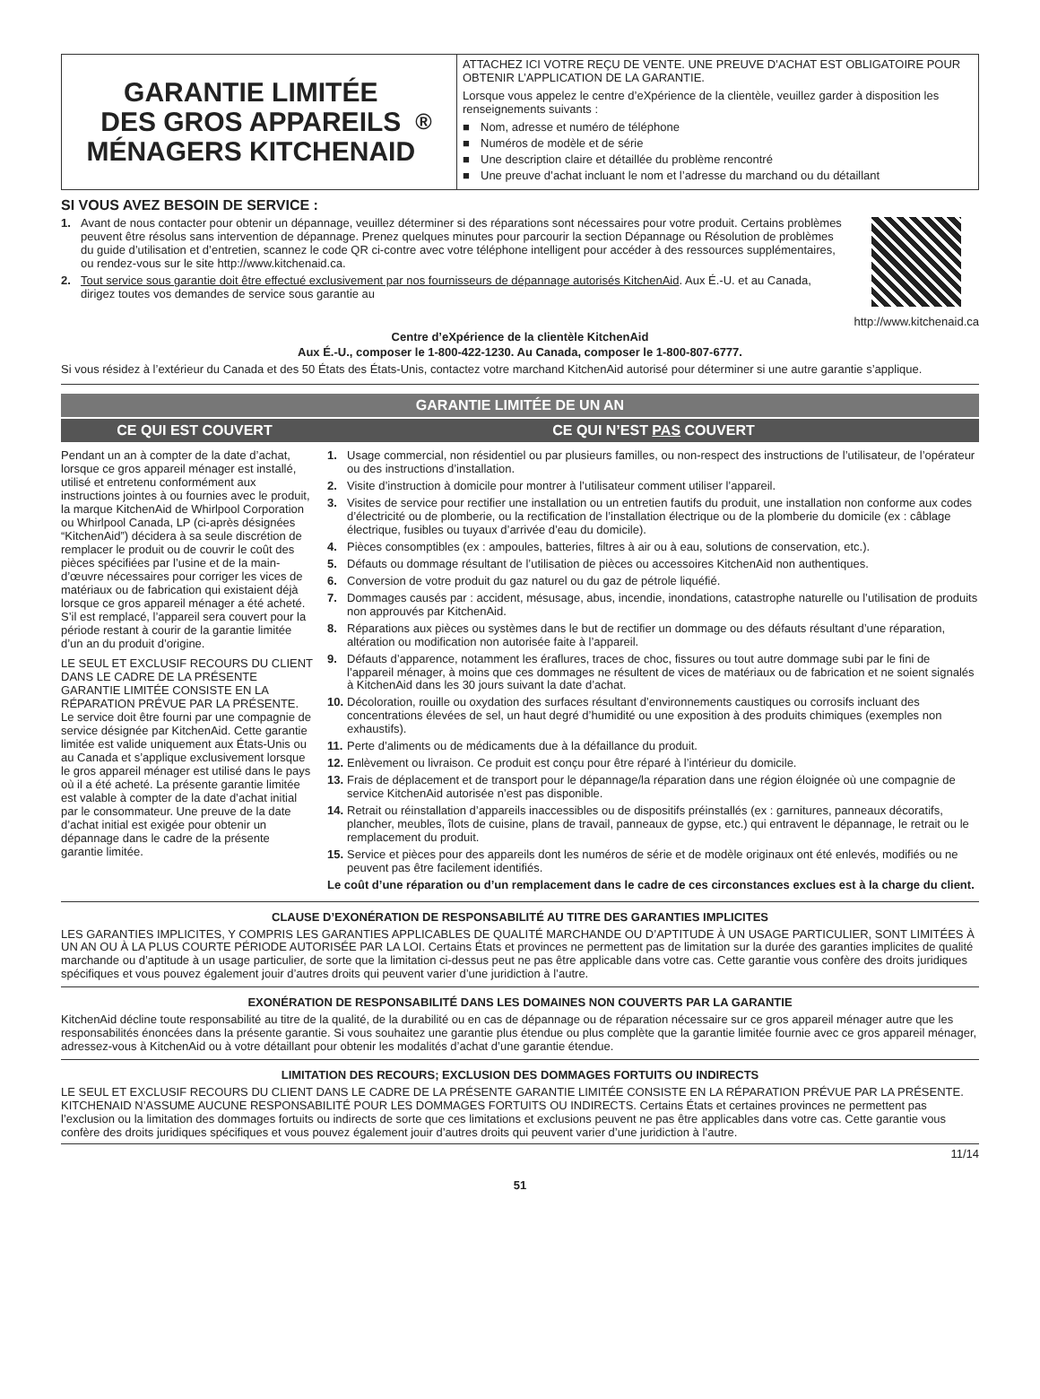GARANTIE LIMITÉE
DES GROS APPAREILS
MÉNAGERS KITCHENAID<sup>®</sup>
ATTACHEZ ICI VOTRE REÇU DE VENTE. UNE PREUVE D’ACHAT EST OBLIGATOIRE POUR OBTENIR L’APPLICATION DE LA GARANTIE.
Lorsque vous appelez le centre d’eXpérience de la clientèle, veuillez garder à disposition les renseignements suivants :
■ Nom, adresse et numéro de téléphone
■ Numéros de modèle et de série
■ Une description claire et détaillée du problème rencontré
■ Une preuve d’achat incluant le nom et l’adresse du marchand ou du détaillant
SI VOUS AVEZ BESOIN DE SERVICE :
1. Avant de nous contacter pour obtenir un dépannage, veuillez déterminer si des réparations sont nécessaires pour votre produit. Certains problèmes peuvent être résolus sans intervention de dépannage. Prenez quelques minutes pour parcourir la section Dépannage ou Résolution de problèmes du guide d’utilisation et d’entretien, scannez le code QR ci-contre avec votre téléphone intelligent pour accéder à des ressources supplémentaires, ou rendez-vous sur le site http://www.kitchenaid.ca.
2. Tout service sous garantie doit être effectué exclusivement par nos fournisseurs de dépannage autorisés KitchenAid. Aux É.-U. et au Canada, dirigez toutes vos demandes de service sous garantie au
http://www.kitchenaid.ca
Centre d’eXpérience de la clientèle KitchenAid
Aux É.-U., composer le 1-800-422-1230. Au Canada, composer le 1-800-807-6777.
Si vous résidez à l’extérieur du Canada et des 50 États des États-Unis, contactez votre marchand KitchenAid autorisé pour déterminer si une autre garantie s’applique.
GARANTIE LIMITÉE DE UN AN
CE QUI EST COUVERT CE QUI N’EST PAS COUVERT
Pendant un an à compter de la date d’achat, lorsque ce gros appareil ménager est installé, utilisé et entretenu conformément aux instructions jointes à ou fournies avec le produit, la marque KitchenAid de Whirlpool Corporation ou Whirlpool Canada, LP (ci-après désignées “KitchenAid”) décidera à sa seule discrétion de remplacer le produit ou de couvrir le coût des pièces spécifiées par l’usine et de la main-d’œuvre nécessaires pour corriger les vices de matériaux ou de fabrication qui existaient déjà lorsque ce gros appareil ménager a été acheté. S’il est remplacé, l’appareil sera couvert pour la période restant à courir de la garantie limitée d’un an du produit d’origine.
LE SEUL ET EXCLUSIF RECOURS DU CLIENT DANS LE CADRE DE LA PRÉSENTE GARANTIE LIMITÉE CONSISTE EN LA RÉPARATION PRÉVUE PAR LA PRÉSENTE. Le service doit être fourni par une compagnie de service désignée par KitchenAid. Cette garantie limitée est valide uniquement aux États-Unis ou au Canada et s’applique exclusivement lorsque le gros appareil ménager est utilisé dans le pays où il a été acheté. La présente garantie limitée est valable à compter de la date d’achat initial par le consommateur. Une preuve de la date d’achat initial est exigée pour obtenir un dépannage dans le cadre de la présente garantie limitée.
1. Usage commercial, non résidentiel ou par plusieurs familles, ou non-respect des instructions de l’utilisateur, de l’opérateur ou des instructions d’installation.
2. Visite d’instruction à domicile pour montrer à l’utilisateur comment utiliser l’appareil.
3. Visites de service pour rectifier une installation ou un entretien fautifs du produit, une installation non conforme aux codes d’électricité ou de plomberie, ou la rectification de l’installation électrique ou de la plomberie du domicile (ex : câblage électrique, fusibles ou tuyaux d’arrivée d’eau du domicile).
4. Pièces consomptibles (ex : ampoules, batteries, filtres à air ou à eau, solutions de conservation, etc.).
5. Défauts ou dommage résultant de l’utilisation de pièces ou accessoires KitchenAid non authentiques.
6. Conversion de votre produit du gaz naturel ou du gaz de pétrole liquéfié.
7. Dommages causés par : accident, mésusage, abus, incendie, inondations, catastrophe naturelle ou l’utilisation de produits non approuvés par KitchenAid.
8. Réparations aux pièces ou systèmes dans le but de rectifier un dommage ou des défauts résultant d’une réparation, altération ou modification non autorisée faite à l’appareil.
9. Défauts d’apparence, notamment les éraflures, traces de choc, fissures ou tout autre dommage subi par le fini de l’appareil ménager, à moins que ces dommages ne résultent de vices de matériaux ou de fabrication et ne soient signalés à KitchenAid dans les 30 jours suivant la date d’achat.
10. Décoloration, rouille ou oxydation des surfaces résultant d’environnements caustiques ou corrosifs incluant des concentrations élevées de sel, un haut degré d’humidité ou une exposition à des produits chimiques (exemples non exhaustifs).
11. Perte d’aliments ou de médicaments due à la défaillance du produit.
12. Enlèvement ou livraison. Ce produit est conçu pour être réparé à l’intérieur du domicile.
13. Frais de déplacement et de transport pour le dépannage/la réparation dans une région éloignée où une compagnie de service KitchenAid autorisée n’est pas disponible.
14. Retrait ou réinstallation d’appareils inaccessibles ou de dispositifs préinstallés (ex : garnitures, panneaux décoratifs, plancher, meubles, îlots de cuisine, plans de travail, panneaux de gypse, etc.) qui entravent le dépannage, le retrait ou le remplacement du produit.
15. Service et pièces pour des appareils dont les numéros de série et de modèle originaux ont été enlevés, modifiés ou ne peuvent pas être facilement identifiés.
Le coût d’une réparation ou d’un remplacement dans le cadre de ces circonstances exclues est à la charge du client.
CLAUSE D’EXONÉRATION DE RESPONSABILITÉ AU TITRE DES GARANTIES IMPLICITES
LES GARANTIES IMPLICITES, Y COMPRIS LES GARANTIES APPLICABLES DE QUALITÉ MARCHANDE OU D’APTITUDE À UN USAGE PARTICULIER, SONT LIMITÉES À UN AN OU À LA PLUS COURTE PÉRIODE AUTORISÉE PAR LA LOI. Certains États et provinces ne permettent pas de limitation sur la durée des garanties implicites de qualité marchande ou d’aptitude à un usage particulier, de sorte que la limitation ci-dessus peut ne pas être applicable dans votre cas. Cette garantie vous confère des droits juridiques spécifiques et vous pouvez également jouir d’autres droits qui peuvent varier d’une juridiction à l’autre.
EXONÉRATION DE RESPONSABILITÉ DANS LES DOMAINES NON COUVERTS PAR LA GARANTIE
KitchenAid décline toute responsabilité au titre de la qualité, de la durabilité ou en cas de dépannage ou de réparation nécessaire sur ce gros appareil ménager autre que les responsabilités énoncées dans la présente garantie. Si vous souhaitez une garantie plus étendue ou plus complète que la garantie limitée fournie avec ce gros appareil ménager, adressez-vous à KitchenAid ou à votre détaillant pour obtenir les modalités d’achat d’une garantie étendue.
LIMITATION DES RECOURS; EXCLUSION DES DOMMAGES FORTUITS OU INDIRECTS
LE SEUL ET EXCLUSIF RECOURS DU CLIENT DANS LE CADRE DE LA PRÉSENTE GARANTIE LIMITÉE CONSISTE EN LA RÉPARATION PRÉVUE PAR LA PRÉSENTE. KITCHENAID N’ASSUME AUCUNE RESPONSABILITÉ POUR LES DOMMAGES FORTUITS OU INDIRECTS. Certains États et certaines provinces ne permettent pas l’exclusion ou la limitation des dommages fortuits ou indirects de sorte que ces limitations et exclusions peuvent ne pas être applicables dans votre cas. Cette garantie vous confère des droits juridiques spécifiques et vous pouvez également jouir d’autres droits qui peuvent varier d’une juridiction à l’autre.
11/14
51